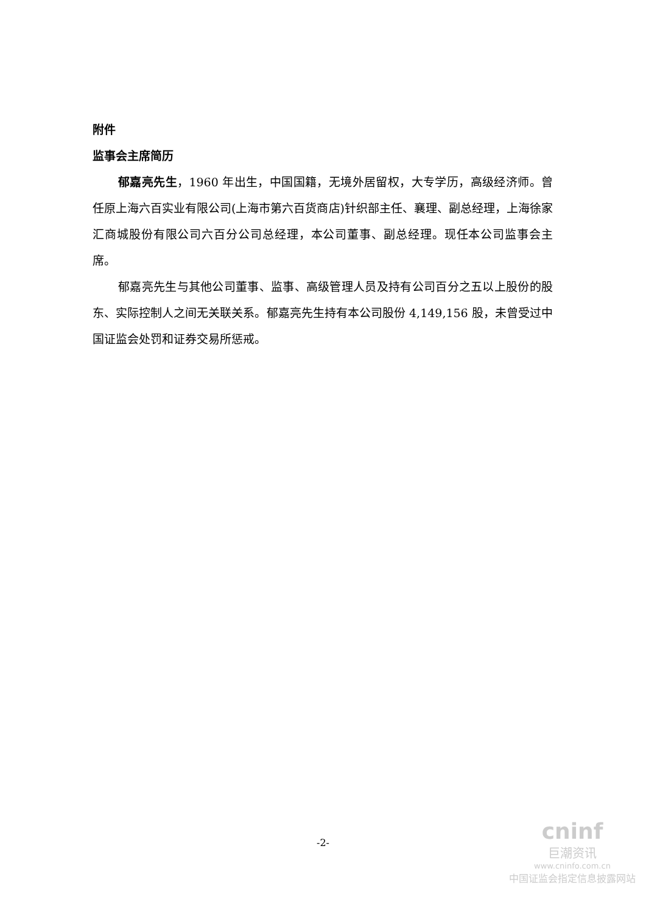附件
监事会主席简历
郁嘉亮先生，1960 年出生，中国国籍，无境外居留权，大专学历，高级经济师。曾任原上海六百实业有限公司(上海市第六百货商店)针织部主任、襄理、副总经理，上海徐家汇商城股份有限公司六百分公司总经理，本公司董事、副总经理。现任本公司监事会主席。
郁嘉亮先生与其他公司董事、监事、高级管理人员及持有公司百分之五以上股份的股东、实际控制人之间无关联关系。郁嘉亮先生持有本公司股份 4,149,156 股，未曾受过中国证监会处罚和证券交易所惩戒。
-2-
cninf
巨潮资讯
www.cninfo.com.cn
中国证监会指定信息披露网站